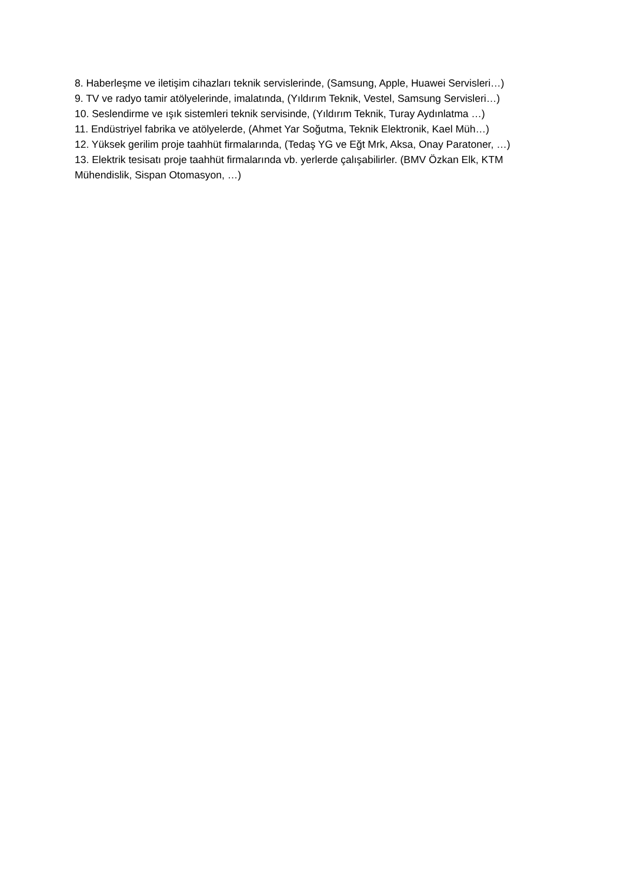8. Haberleşme ve iletişim cihazları teknik servislerinde, (Samsung, Apple, Huawei Servisleri…)
9. TV ve radyo tamir atölyelerinde, imalatında, (Yıldırım Teknik, Vestel, Samsung Servisleri…)
10. Seslendirme ve ışık sistemleri teknik servisinde, (Yıldırım Teknik, Turay Aydınlatma …)
11. Endüstriyel fabrika ve atölyelerde, (Ahmet Yar Soğutma, Teknik Elektronik, Kael Müh…)
12. Yüksek gerilim proje taahhüt firmalarında, (Tedaş YG ve Eğt Mrk, Aksa, Onay Paratoner, …)
13. Elektrik tesisatı proje taahhüt firmalarında vb. yerlerde çalışabilirler. (BMV Özkan Elk, KTM Mühendislik, Sispan Otomasyon, …)